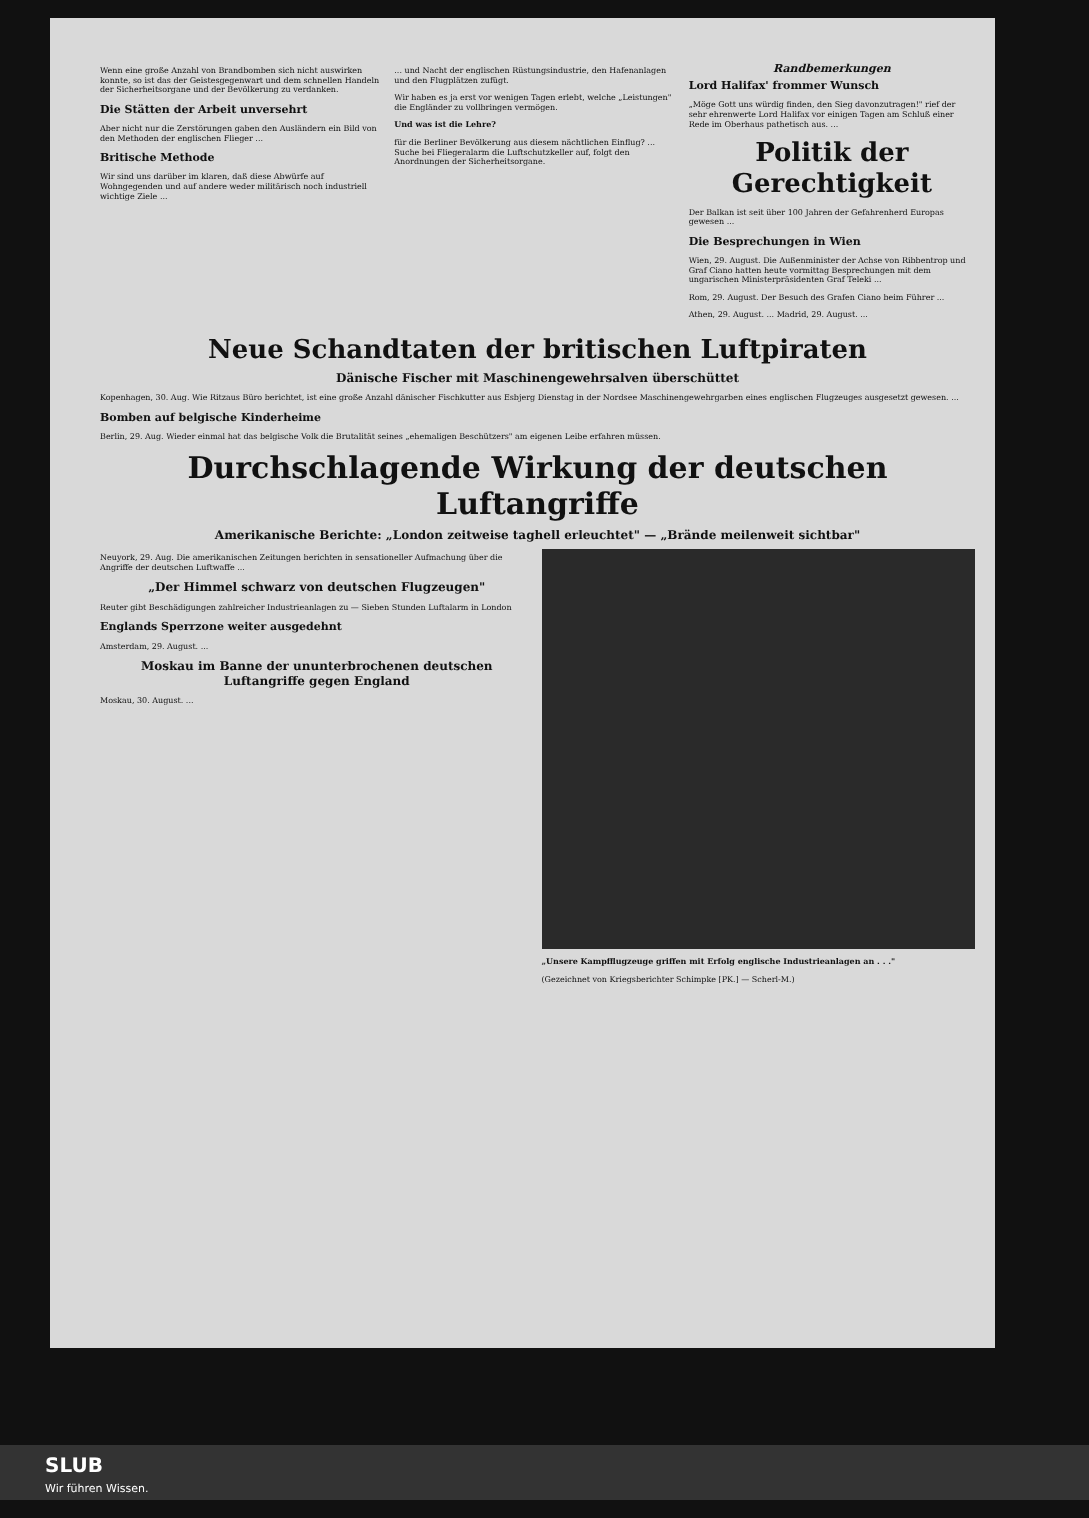Wenn eine große Anzahl von Brandbomben sich nicht auswirken konnte, so ist das der Geistesgegenwart und dem schnellen Handeln der Sicherheitsorgane und der Bevölkerung zu verdanken.
Die Stätten der Arbeit unversehrt
Aber nicht nur die Zerstörungen gaben den Ausländern ein Bild von den Methoden der englischen Flieger ...
Britische Methode
Wir sind uns darüber im klaren, daß diese Abwürfe auf Wohngegenden und auf andere weder militärisch noch industriell wichtige Ziele ...
... und Nacht der englischen Rüstungsindustrie, den Hafenanlagen und den Flugplätzen zufügt.
Wir haben es ja erst vor wenigen Tagen erlebt, welche „Leistungen" die Engländer zu vollbringen vermögen.
Und was ist die Lehre?
für die Berliner Bevölkerung aus diesem nächtlichen Einflug? ... Suche bei Fliegeralarm die Luftschutzkeller auf, folgt den Anordnungen der Sicherheitsorgane.
Randbemerkungen
Lord Halifax' frommer Wunsch
„Möge Gott uns würdig finden, den Sieg davonzutragen!" rief der sehr ehrenwerte Lord Halifax vor einigen Tagen am Schluß einer Rede im Oberhaus pathetisch aus. ...
Politik der Gerechtigkeit
Der Balkan ist seit über 100 Jahren der Gefahrenherd Europas gewesen ...
Die Besprechungen in Wien
Wien, 29. August. Die Außenminister der Achse von Ribbentrop und Graf Ciano hatten heute vormittag Besprechungen mit dem ungarischen Ministerpräsidenten Graf Teleki ...
Rom, 29. August. Der Besuch des Grafen Ciano beim Führer ...
Athen, 29. August. ... Madrid, 29. August. ...
Neue Schandtaten der britischen Luftpiraten
Dänische Fischer mit Maschinengewehrsalven überschüttet
Kopenhagen, 30. Aug. Wie Ritzaus Büro berichtet, ist eine große Anzahl dänischer Fischkutter aus Esbjerg Dienstag in der Nordsee Maschinengewehrgarben eines englischen Flugzeuges ausgesetzt gewesen. ...
Bomben auf belgische Kinderheime
Berlin, 29. Aug. Wieder einmal hat das belgische Volk die Brutalität seines „ehemaligen Beschützers" am eigenen Leibe erfahren müssen.
Durchschlagende Wirkung der deutschen Luftangriffe
Amerikanische Berichte: „London zeitweise taghell erleuchtet" — „Brände meilenweit sichtbar"
Neuyork, 29. Aug. Die amerikanischen Zeitungen berichten in sensationeller Aufmachung über die Angriffe der deutschen Luftwaffe ...
„Der Himmel schwarz von deutschen Flugzeugen"
Reuter gibt Beschädigungen zahlreicher Industrieanlagen zu — Sieben Stunden Luftalarm in London
Englands Sperrzone weiter ausgedehnt
Amsterdam, 29. August. ...
Moskau im Banne der ununterbrochenen deutschen Luftangriffe gegen England
Moskau, 30. August. ...
„Unsere Kampfflugzeuge griffen mit Erfolg englische Industrieanlagen an . . ."
(Gezeichnet von Kriegsberichter Schimpke [PK.] — Scherl-M.)
SLUB
Wir führen Wissen.